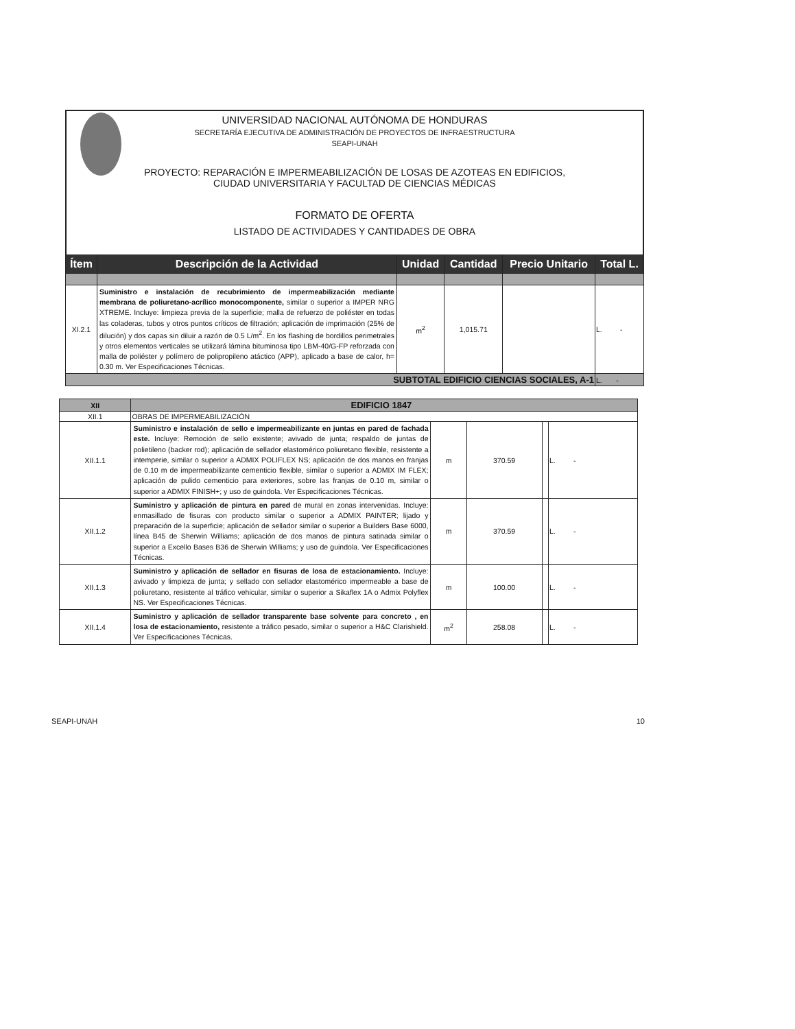UNIVERSIDAD NACIONAL AUTÓNOMA DE HONDURAS
SECRETARÍA EJECUTIVA DE ADMINISTRACIÓN DE PROYECTOS DE INFRAESTRUCTURA
SEAPI-UNAH
PROYECTO: REPARACIÓN E IMPERMEABILIZACIÓN DE LOSAS DE AZOTEAS EN EDIFICIOS,
CIUDAD UNIVERSITARIA Y FACULTAD DE CIENCIAS MÉDICAS
FORMATO DE OFERTA
LISTADO DE ACTIVIDADES Y CANTIDADES DE OBRA
| Ítem | Descripción de la Actividad | Unidad | Cantidad | Precio Unitario | Total L. |
| --- | --- | --- | --- | --- | --- |
| XI.2.1 | Suministro e instalación de recubrimiento de impermeabilización mediante membrana de poliuretano-acrílico monocomponente, similar o superior a IMPER NRG XTREME. Incluye: limpieza previa de la superficie; malla de refuerzo de poliéster en todas las coladeras, tubos y otros puntos críticos de filtración; aplicación de imprimación (25% de dilución) y dos capas sin diluir a razón de 0.5 L/m<sup>2</sup>. En los flashing de bordillos perimetrales y otros elementos verticales se utilizará lámina bituminosa tipo LBM-40/G-FP reforzada con malla de poliéster y polímero de polipropileno atáctico (APP), aplicado a base de calor, h= 0.30 m. Ver Especificaciones Técnicas. | m<sup>2</sup> | 1,015.71 | | L. - |
| SUBTOTAL EDIFICIO CIENCIAS SOCIALES, A-1 | | | | | L. - |
| XII | EDIFICIO 1847 | | | | |
| XII.1 | OBRAS DE IMPERMEABILIZACIÓN | | | | |
| XII.1.1 | Suministro e instalación de sello e impermeabilizante en juntas en pared de fachada este. Incluye: Remoción de sello existente; avivado de junta; respaldo de juntas de polietileno (backer rod); aplicación de sellador elastomérico poliuretano flexible, resistente a intemperie, similar o superior a ADMIX POLIFLEX NS; aplicación de dos manos en franjas de 0.10 m de impermeabilizante cementicio flexible, similar o superior a ADMIX IM FLEX; aplicación de pulido cementicio para exteriores, sobre las franjas de 0.10 m, similar o superior a ADMIX FINISH+; y uso de guindola. Ver Especificaciones Técnicas. | m | 370.59 | | L. - |
| XII.1.2 | Suministro y aplicación de pintura en pared de mural en zonas intervenidas. Incluye: enmasillado de fisuras con producto similar o superior a ADMIX PAINTER; lijado y preparación de la superficie; aplicación de sellador similar o superior a Builders Base 6000, línea B45 de Sherwin Williams; aplicación de dos manos de pintura satinada similar o superior a Excello Bases B36 de Sherwin Williams; y uso de guindola. Ver Especificaciones Técnicas. | m | 370.59 | | L. - |
| XII.1.3 | Suministro y aplicación de sellador en fisuras de losa de estacionamiento. Incluye: avivado y limpieza de junta; y sellado con sellador elastomérico impermeable a base de poliuretano, resistente al tráfico vehicular, similar o superior a Sikaflex 1A o Admix Polyflex NS. Ver Especificaciones Técnicas. | m | 100.00 | | L. - |
| XII.1.4 | Suministro y aplicación de sellador transparente base solvente para concreto , en losa de estacionamiento, resistente a tráfico pesado, similar o superior a H&C Clarishield. Ver Especificaciones Técnicas. | m<sup>2</sup> | 258.08 | | L. - |
SEAPI-UNAH 10